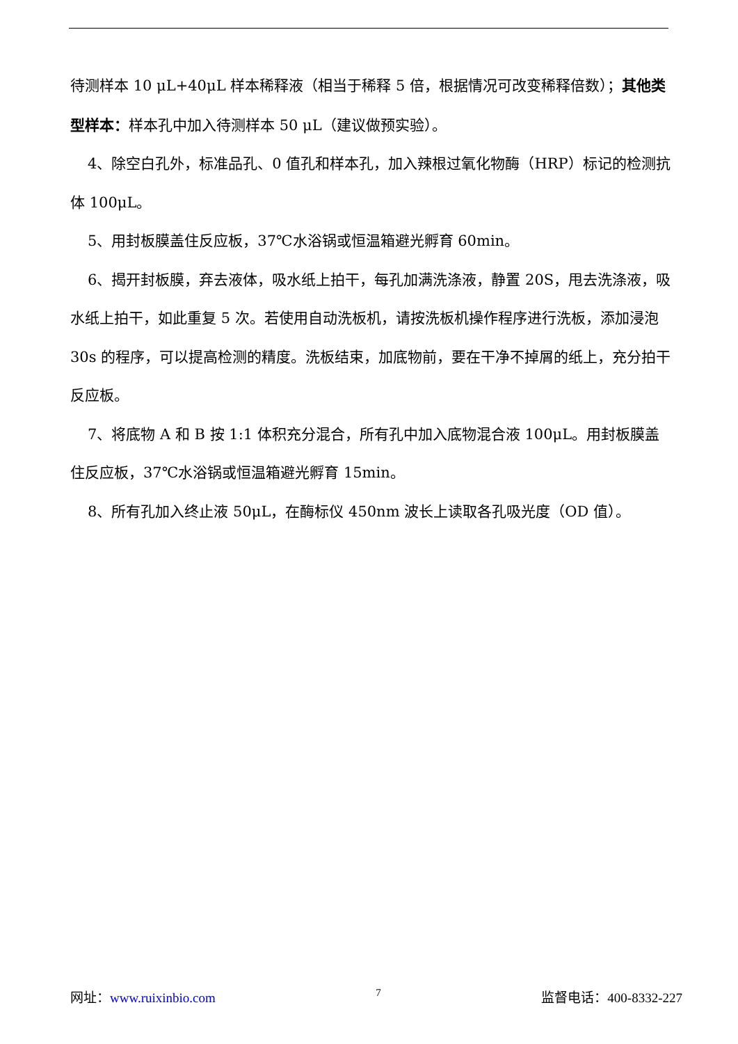待测样本 10 μL+40μL 样本稀释液（相当于稀释 5 倍，根据情况可改变稀释倍数）；其他类型样本：样本孔中加入待测样本 50 μL（建议做预实验）。
4、除空白孔外，标准品孔、0 值孔和样本孔，加入辣根过氧化物酶（HRP）标记的检测抗体 100μL。
5、用封板膜盖住反应板，37℃水浴锅或恒温箱避光孵育 60min。
6、揭开封板膜，弃去液体，吸水纸上拍干，每孔加满洗涤液，静置 20S，甩去洗涤液，吸水纸上拍干，如此重复 5 次。若使用自动洗板机，请按洗板机操作程序进行洗板，添加浸泡 30s 的程序，可以提高检测的精度。洗板结束，加底物前，要在干净不掉屑的纸上，充分拍干反应板。
7、将底物 A 和 B 按 1:1 体积充分混合，所有孔中加入底物混合液 100μL。用封板膜盖住反应板，37℃水浴锅或恒温箱避光孵育 15min。
8、所有孔加入终止液 50μL，在酶标仪 450nm 波长上读取各孔吸光度（OD 值）。
网址：www.ruixinbio.com 7 监督电话：400-8332-227